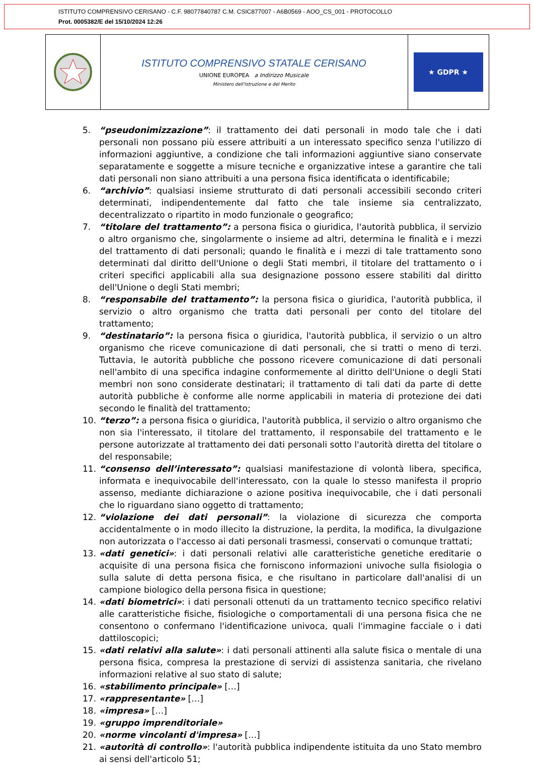ISTITUTO COMPRENSIVO CERISANO - C.F. 98077840787 C.M. CSIC877007 - A6B0569 - AOO_CS_001 - PROTOCOLLO
Prot. 0005382/E del 15/10/2024 12:26
ISTITUTO COMPRENSIVO STATALE CERISANO
UNIONE EUROPEA a Indirizzo Musicale
Ministero dell'Istruzione e del Merito
★ GDPR ★
5. “pseudonimizzazione”: il trattamento dei dati personali in modo tale che i dati personali non possano più essere attribuiti a un interessato specifico senza l'utilizzo di informazioni aggiuntive, a condizione che tali informazioni aggiuntive siano conservate separatamente e soggette a misure tecniche e organizzative intese a garantire che tali dati personali non siano attribuiti a una persona fisica identificata o identificabile;
6. “archivio”: qualsiasi insieme strutturato di dati personali accessibili secondo criteri determinati, indipendentemente dal fatto che tale insieme sia centralizzato, decentralizzato o ripartito in modo funzionale o geografico;
7. “titolare del trattamento”: a persona fisica o giuridica, l'autorità pubblica, il servizio o altro organismo che, singolarmente o insieme ad altri, determina le finalità e i mezzi del trattamento di dati personali; quando le finalità e i mezzi di tale trattamento sono determinati dal diritto dell'Unione o degli Stati membri, il titolare del trattamento o i criteri specifici applicabili alla sua designazione possono essere stabiliti dal diritto dell'Unione o degli Stati membri;
8. “responsabile del trattamento”: la persona fisica o giuridica, l'autorità pubblica, il servizio o altro organismo che tratta dati personali per conto del titolare del trattamento;
9. “destinatario”: la persona fisica o giuridica, l'autorità pubblica, il servizio o un altro organismo che riceve comunicazione di dati personali, che si tratti o meno di terzi. Tuttavia, le autorità pubbliche che possono ricevere comunicazione di dati personali nell'ambito di una specifica indagine conformemente al diritto dell'Unione o degli Stati membri non sono considerate destinatari; il trattamento di tali dati da parte di dette autorità pubbliche è conforme alle norme applicabili in materia di protezione dei dati secondo le finalità del trattamento;
10. “terzo”: a persona fisica o giuridica, l'autorità pubblica, il servizio o altro organismo che non sia l'interessato, il titolare del trattamento, il responsabile del trattamento e le persone autorizzate al trattamento dei dati personali sotto l'autorità diretta del titolare o del responsabile;
11. “consenso dell’interessato”: qualsiasi manifestazione di volontà libera, specifica, informata e inequivocabile dell'interessato, con la quale lo stesso manifesta il proprio assenso, mediante dichiarazione o azione positiva inequivocabile, che i dati personali che lo riguardano siano oggetto di trattamento;
12. “violazione dei dati personali”: la violazione di sicurezza che comporta accidentalmente o in modo illecito la distruzione, la perdita, la modifica, la divulgazione non autorizzata o l'accesso ai dati personali trasmessi, conservati o comunque trattati;
13. «dati genetici»: i dati personali relativi alle caratteristiche genetiche ereditarie o acquisite di una persona fisica che forniscono informazioni univoche sulla fisiologia o sulla salute di detta persona fisica, e che risultano in particolare dall'analisi di un campione biologico della persona fisica in questione;
14. «dati biometrici»: i dati personali ottenuti da un trattamento tecnico specifico relativi alle caratteristiche fisiche, fisiologiche o comportamentali di una persona fisica che ne consentono o confermano l'identificazione univoca, quali l'immagine facciale o i dati dattiloscopici;
15. «dati relativi alla salute»: i dati personali attinenti alla salute fisica o mentale di una persona fisica, compresa la prestazione di servizi di assistenza sanitaria, che rivelano informazioni relative al suo stato di salute;
16. «stabilimento principale» […]
17. «rappresentante» […]
18. «impresa» […]
19. «gruppo imprenditoriale»
20. «norme vincolanti d'impresa» […]
21. «autorità di controllo»: l'autorità pubblica indipendente istituita da uno Stato membro ai sensi dell'articolo 51;